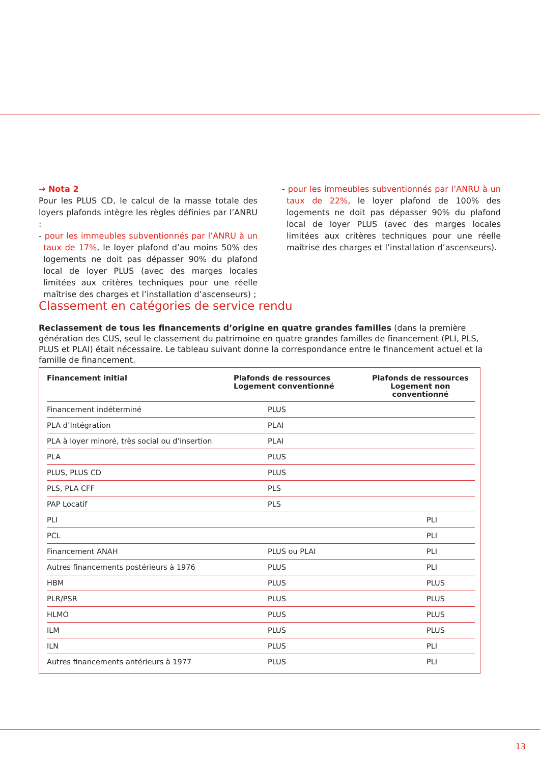→ Nota 2
Pour les PLUS CD, le calcul de la masse totale des loyers plafonds intègre les règles définies par l’ANRU :
- pour les immeubles subventionnés par l’ANRU à un taux de 17%, le loyer plafond d’au moins 50% des logements ne doit pas dépasser 90% du plafond local de loyer PLUS (avec des marges locales limitées aux critères techniques pour une réelle maîtrise des charges et l’installation d’ascenseurs) ;
- pour les immeubles subventionnés par l’ANRU à un taux de 22%, le loyer plafond de 100% des logements ne doit pas dépasser 90% du plafond local de loyer PLUS (avec des marges locales limitées aux critères techniques pour une réelle maîtrise des charges et l’installation d’ascenseurs).
Classement en catégories de service rendu
Reclassement de tous les financements d’origine en quatre grandes familles (dans la première génération des CUS, seul le classement du patrimoine en quatre grandes familles de financement (PLI, PLS, PLUS et PLAI) était nécessaire. Le tableau suivant donne la correspondance entre le financement actuel et la famille de financement.
| Financement initial | Plafonds de ressources Logement conventionné | Plafonds de ressources Logement non conventionné |
| --- | --- | --- |
| Financement indéterminé | PLUS | |
| PLA d’Intégration | PLAI | |
| PLA à loyer minoré, très social ou d’insertion | PLAI | |
| PLA | PLUS | |
| PLUS, PLUS CD | PLUS | |
| PLS, PLA CFF | PLS | |
| PAP Locatif | PLS | |
| PLI | | PLI |
| PCL | | PLI |
| Financement ANAH | PLUS ou PLAI | PLI |
| Autres financements postérieurs à 1976 | PLUS | PLI |
| HBM | PLUS | PLUS |
| PLR/PSR | PLUS | PLUS |
| HLMO | PLUS | PLUS |
| ILM | PLUS | PLUS |
| ILN | PLUS | PLI |
| Autres financements antérieurs à 1977 | PLUS | PLI |
13